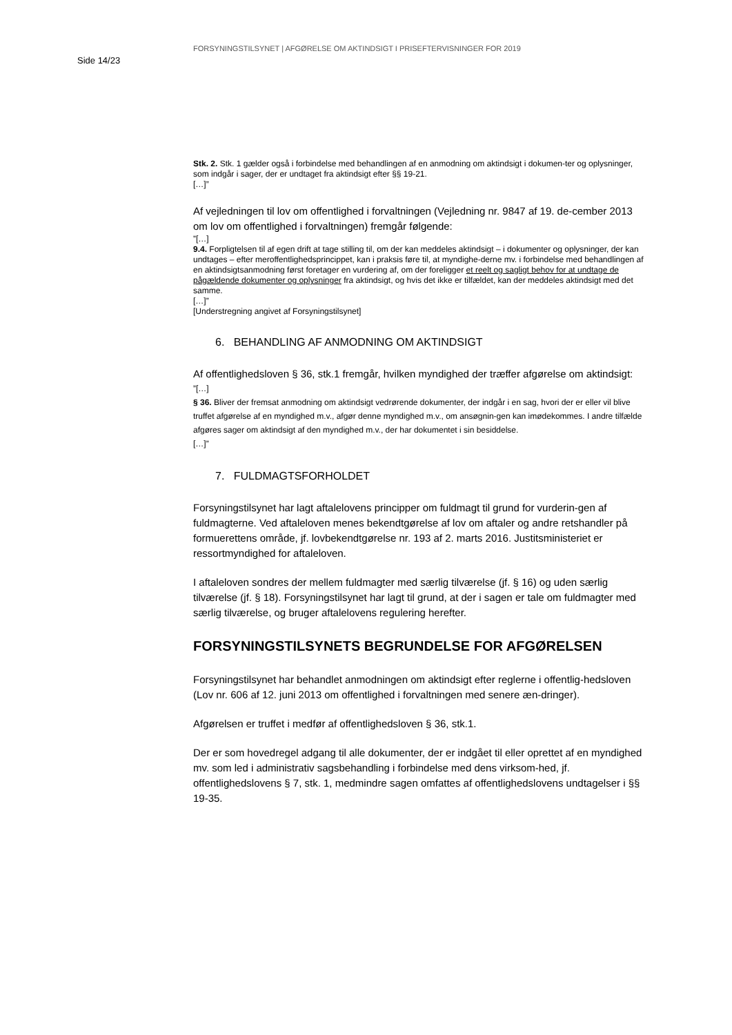Side 14/23
FORSYNINGSTILSYNET | AFGØRELSE OM AKTINDSIGT I PRISEFTERVISNINGER FOR 2019
Stk. 2. Stk. 1 gælder også i forbindelse med behandlingen af en anmodning om aktindsigt i dokumen-ter og oplysninger, som indgår i sager, der er undtaget fra aktindsigt efter §§ 19-21.
[…]”
Af vejledningen til lov om offentlighed i forvaltningen (Vejledning nr. 9847 af 19. de-cember 2013 om lov om offentlighed i forvaltningen) fremgår følgende:
”[…]
9.4. Forpligtelsen til af egen drift at tage stilling til, om der kan meddeles aktindsigt – i dokumenter og oplysninger, der kan undtages – efter meroffentlighedsprincippet, kan i praksis føre til, at myndighe-derne mv. i forbindelse med behandlingen af en aktindsigtsanmodning først foretager en vurdering af, om der foreligger et reelt og sagligt behov for at undtage de pågældende dokumenter og oplysninger fra aktindsigt, og hvis det ikke er tilfældet, kan der meddeles aktindsigt med det samme.
[…]”
[Understregning angivet af Forsyningstilsynet]
6. BEHANDLING AF ANMODNING OM AKTINDSIGT
Af offentlighedsloven § 36, stk.1 fremgår, hvilken myndighed der træffer afgørelse om aktindsigt:
”[…]
§ 36. Bliver der fremsat anmodning om aktindsigt vedrørende dokumenter, der indgår i en sag, hvori der er eller vil blive truffet afgørelse af en myndighed m.v., afgør denne myndighed m.v., om ansøgnin-gen kan imødekommes. I andre tilfælde afgøres sager om aktindsigt af den myndighed m.v., der har dokumentet i sin besiddelse.
[…]”
7. FULDMAGTSFORHOLDET
Forsyningstilsynet har lagt aftalelovens principper om fuldmagt til grund for vurderin-gen af fuldmagterne. Ved aftaleloven menes bekendtgørelse af lov om aftaler og andre retshandler på formuerettens område, jf. lovbekendtgørelse nr. 193 af 2. marts 2016. Justitsministeriet er ressortmyndighed for aftaleloven.
I aftaleloven sondres der mellem fuldmagter med særlig tilværelse (jf. § 16) og uden særlig tilværelse (jf. § 18). Forsyningstilsynet har lagt til grund, at der i sagen er tale om fuldmagter med særlig tilværelse, og bruger aftalelovens regulering herefter.
FORSYNINGSTILSYNETS BEGRUNDELSE FOR AFGØRELSEN
Forsyningstilsynet har behandlet anmodningen om aktindsigt efter reglerne i offentlig-hedsloven (Lov nr. 606 af 12. juni 2013 om offentlighed i forvaltningen med senere æn-dringer).
Afgørelsen er truffet i medfør af offentlighedsloven § 36, stk.1.
Der er som hovedregel adgang til alle dokumenter, der er indgået til eller oprettet af en myndighed mv. som led i administrativ sagsbehandling i forbindelse med dens virksom-hed, jf. offentlighedslovens § 7, stk. 1, medmindre sagen omfattes af offentlighedslovens undtagelser i §§ 19-35.